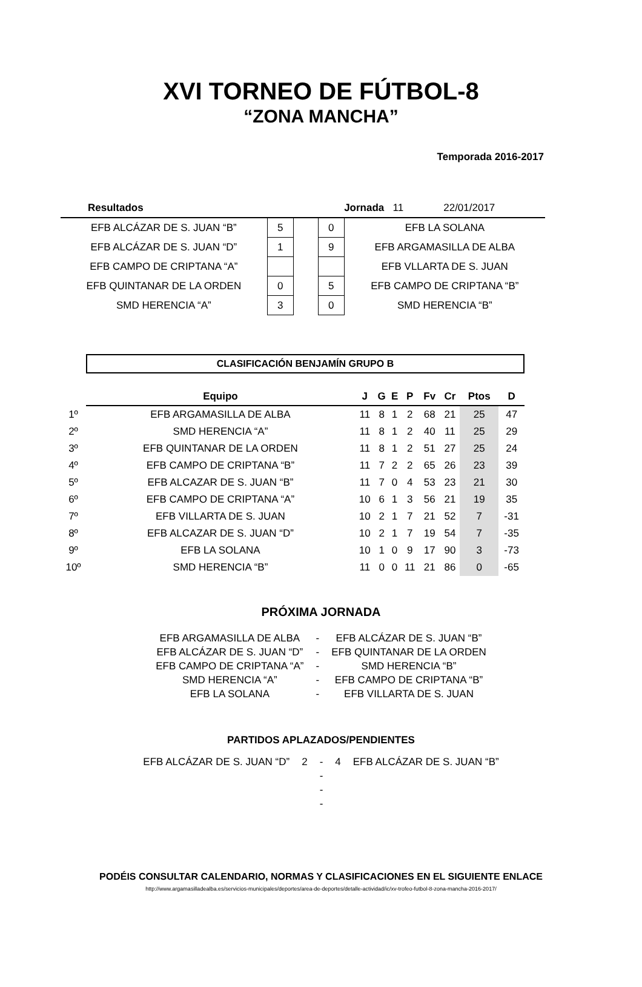XVI TORNEO DE FÚTBOL-8
“ZONA MANCHA”
Temporada 2016-2017
| Resultados | | | | Jornada 11 22/01/2017 |
| EFB ALCÁZAR DE S. JUAN “B” | 5 | | 0 | EFB LA SOLANA |
| EFB ALCÁZAR DE S. JUAN “D” | 1 | | 9 | EFB ARGAMASILLA DE ALBA |
| EFB CAMPO DE CRIPTANA “A” | | | | EFB VLLARTA DE S. JUAN |
| EFB QUINTANAR DE LA ORDEN | 0 | | 5 | EFB CAMPO DE CRIPTANA “B” |
| SMD HERENCIA “A” | 3 | | 0 | SMD HERENCIA “B” |
CLASIFICACIÓN BENJAMÍN GRUPO B
| | Equipo | J | G | E | P | Fv | Cr | Ptos | D |
| 1º | EFB ARGAMASILLA DE ALBA | 11 | 8 | 1 | 2 | 68 | 21 | 25 | 47 |
| 2º | SMD HERENCIA “A” | 11 | 8 | 1 | 2 | 40 | 11 | 25 | 29 |
| 3º | EFB QUINTANAR DE LA ORDEN | 11 | 8 | 1 | 2 | 51 | 27 | 25 | 24 |
| 4º | EFB CAMPO DE CRIPTANA “B” | 11 | 7 | 2 | 2 | 65 | 26 | 23 | 39 |
| 5º | EFB ALCAZAR DE S. JUAN “B” | 11 | 7 | 0 | 4 | 53 | 23 | 21 | 30 |
| 6º | EFB CAMPO DE CRIPTANA “A” | 10 | 6 | 1 | 3 | 56 | 21 | 19 | 35 |
| 7º | EFB VILLARTA DE S. JUAN | 10 | 2 | 1 | 7 | 21 | 52 | 7 | -31 |
| 8º | EFB ALCAZAR DE S. JUAN “D” | 10 | 2 | 1 | 7 | 19 | 54 | 7 | -35 |
| 9º | EFB LA SOLANA | 10 | 1 | 0 | 9 | 17 | 90 | 3 | -73 |
| 10º | SMD HERENCIA “B” | 11 | 0 | 0 | 11 | 21 | 86 | 0 | -65 |
PRÓXIMA JORNADA
| EFB ARGAMASILLA DE ALBA | - | EFB ALCÁZAR DE S. JUAN “B” |
| EFB ALCÁZAR DE S. JUAN “D” | - | EFB QUINTANAR DE LA ORDEN |
| EFB CAMPO DE CRIPTANA “A” | - | SMD HERENCIA “B” |
| SMD HERENCIA “A” | - | EFB CAMPO DE CRIPTANA “B” |
| EFB LA SOLANA | - | EFB VILLARTA DE S. JUAN |
PARTIDOS APLAZADOS/PENDIENTES
| EFB ALCÁZAR DE S. JUAN “D” | 2 | - | 4 | EFB ALCÁZAR DE S. JUAN “B” |
| | | - | | |
| | | - | | |
| | | - | | |
PODÉIS CONSULTAR CALENDARIO, NORMAS Y CLASIFICACIONES EN EL SIGUIENTE ENLACE
http://www.argamasilladealba.es/servicios-municipales/deportes/area-de-deportes/detalle-actividad/ic/xv-trofeo-futbol-8-zona-mancha-2016-2017/